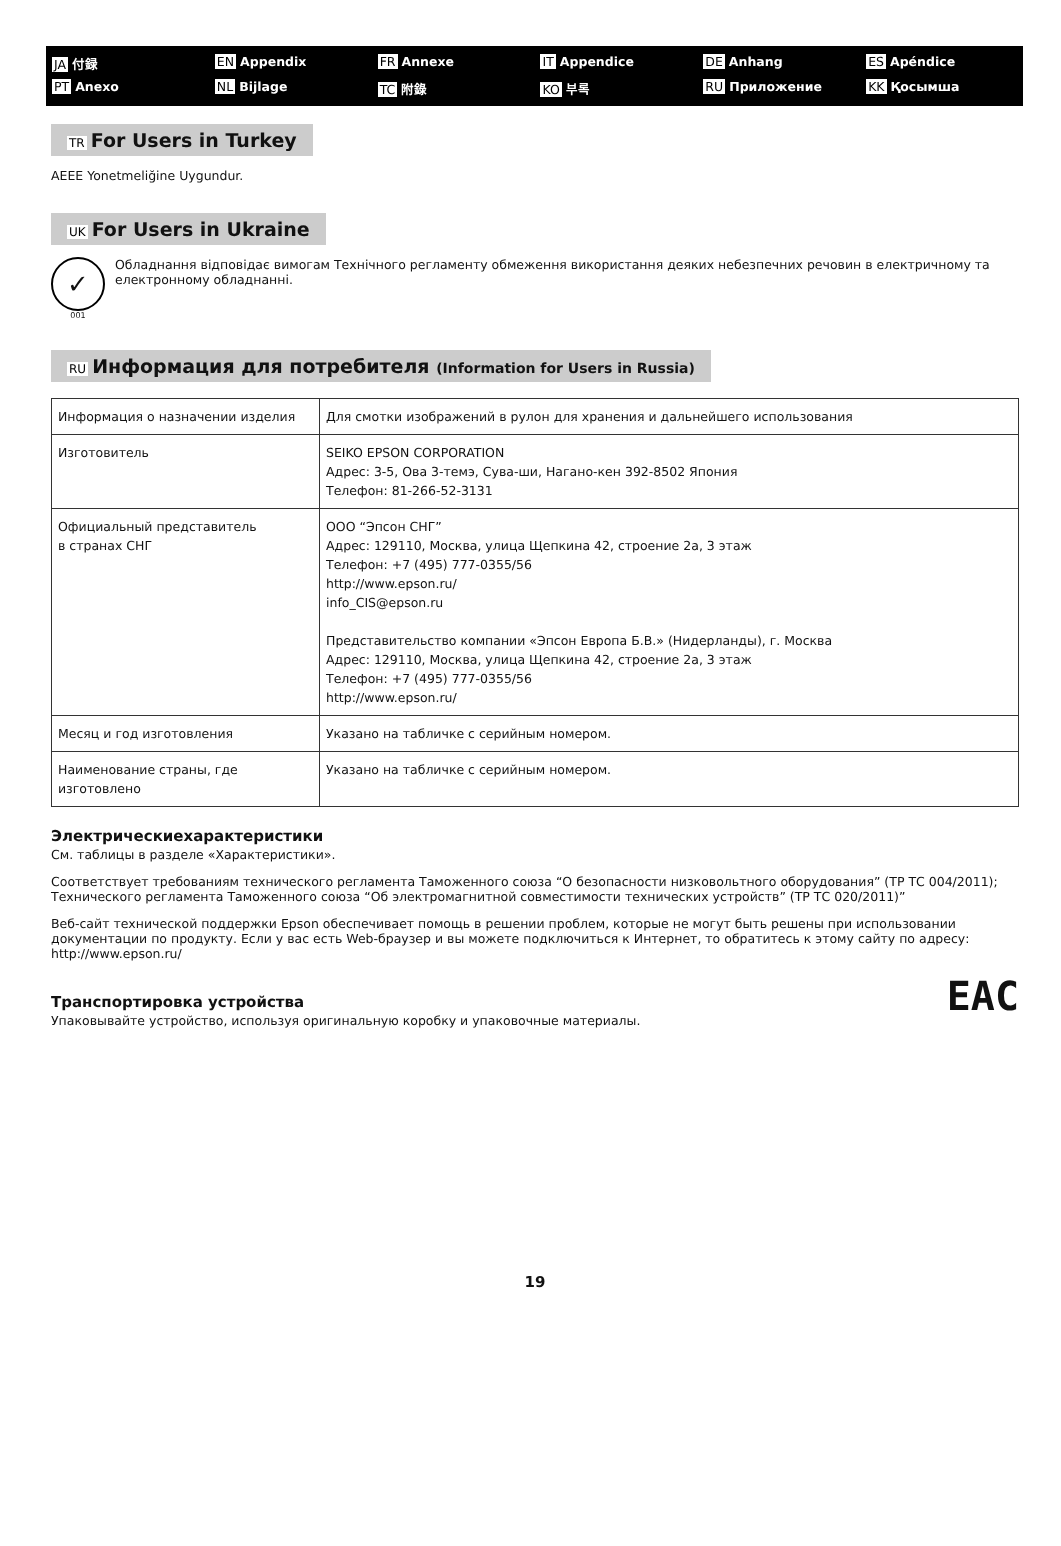JA 付録
EN Appendix
FR Annexe
IT Appendice
DE Anhang
ES Apéndice
PT Anexo
NL Bijlage
TC 附錄
KO 부록
RU Приложение
KK Қосымша
TR For Users in Turkey
AEEE Yonetmeliğine Uygundur.
UK For Users in Ukraine
✓
001
Обладнання відповідає вимогам Технічного регламенту обмеження використання деяких небезпечних речовин в електричному та електронному обладнанні.
RU Информация для потребителя (Information for Users in Russia)
| Информация о назначении изделия | Для смотки изображений в рулон для хранения и дальнейшего использования |
| Изготовитель | SEIKO EPSON CORPORATION Адрес: 3-5, Ова 3-темэ, Сува-ши, Нагано-кен 392-8502 Япония Телефон: 81-266-52-3131 |
| Официальный представитель в странах СНГ | ООО “Эпсон СНГ” Адрес: 129110, Москва, улица Щепкина 42, строение 2а, 3 этаж Телефон: +7 (495) 777-0355/56 http://www.epson.ru/ info_CIS@epson.ru Представительство компании «Эпсон Европа Б.В.» (Нидерланды), г. Москва Адрес: 129110, Москва, улица Щепкина 42, строение 2а, 3 этаж Телефон: +7 (495) 777-0355/56 http://www.epson.ru/ |
| Месяц и год изготовления | Указано на табличке с серийным номером. |
| Наименование страны, где изготовлено | Указано на табличке с серийным номером. |
Электрическиехарактеристики
См. таблицы в разделе «Характеристики».
Соответствует требованиям технического регламента Таможенного союза “О безопасности низковольтного оборудования” (ТР ТС 004/2011); Технического регламента Таможенного союза “Об электромагнитной совместимости технических устройств” (ТР ТС 020/2011)”
Веб-сайт технической поддержки Epson обеспечивает помощь в решении проблем, которые не могут быть решены при использовании документации по продукту. Если у вас есть Web-браузер и вы можете подключиться к Интернет, то обратитесь к этому сайту по адресу: http://www.epson.ru/
Транспортировка устройства
Упаковывайте устройство, используя оригинальную коробку и упаковочные материалы.
EAC
19